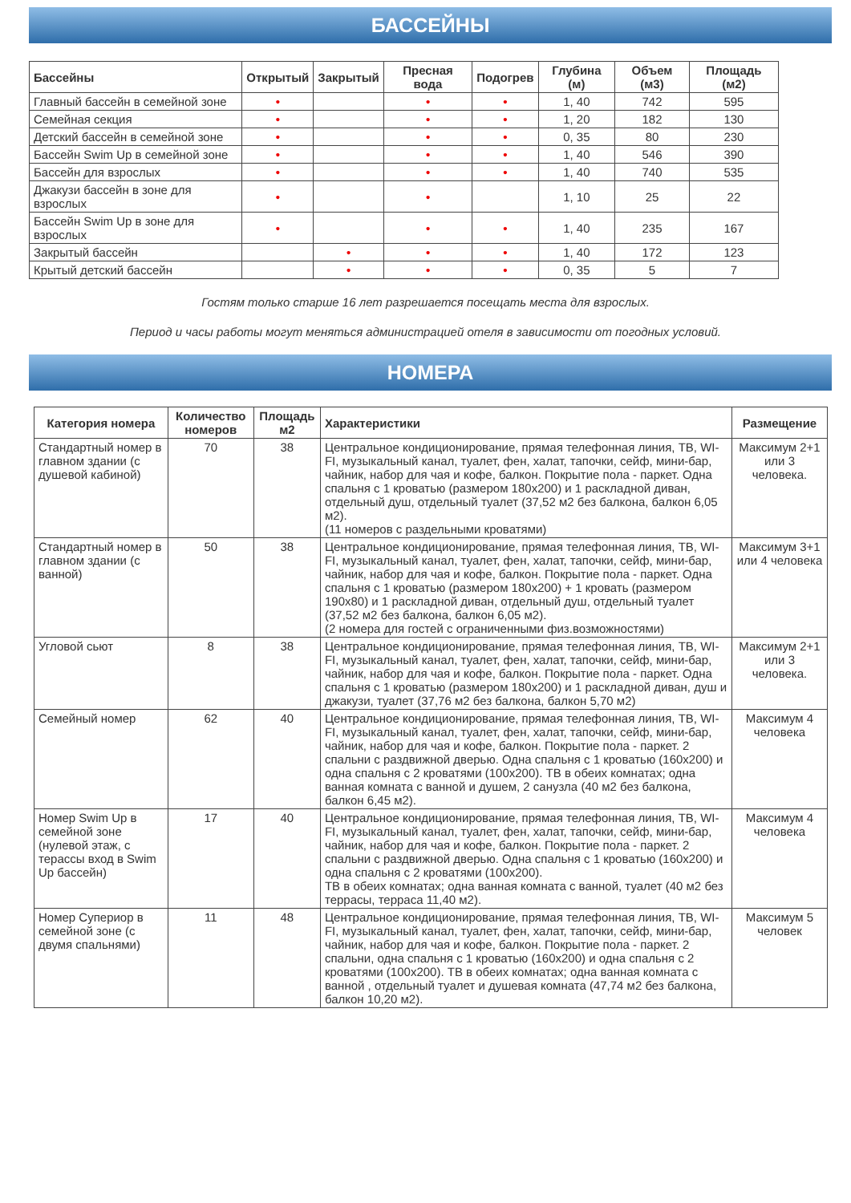БАССЕЙНЫ
| Бассейны | Открытый | Закрытый | Пресная вода | Подогрев | Глубина (м) | Объем (м3) | Площадь (м2) |
| --- | --- | --- | --- | --- | --- | --- | --- |
| Главный бассейн в семейной зоне | • | | • | • | 1, 40 | 742 | 595 |
| Семейная секция | • | | • | • | 1, 20 | 182 | 130 |
| Детский бассейн в семейной зоне | • | | • | • | 0, 35 | 80 | 230 |
| Бассейн Swim Up в семейной зоне | • | | • | • | 1, 40 | 546 | 390 |
| Бассейн для взрослых | • | | • | • | 1, 40 | 740 | 535 |
| Джакузи бассейн в зоне для взрослых | • | | • | | 1, 10 | 25 | 22 |
| Бассейн Swim Up в зоне для взрослых | • | | • | • | 1, 40 | 235 | 167 |
| Закрытый бассейн | | • | • | • | 1, 40 | 172 | 123 |
| Крытый детский бассейн | | • | • | • | 0, 35 | 5 | 7 |
Гостям только старше 16 лет разрешается посещать места для взрослых.
Период и часы работы могут меняться администрацией отеля в зависимости от погодных условий.
НОМЕРА
| Категория номера | Количество номеров | Площадь м2 | Характеристики | Размещение |
| --- | --- | --- | --- | --- |
| Стандартный номер в главном здании (с душевой кабиной) | 70 | 38 | Центральное кондиционирование, прямая телефонная линия, ТВ, WI-FI, музыкальный канал, туалет, фен, халат, тапочки, сейф, мини-бар, чайник, набор для чая и кофе, балкон. Покрытие пола - паркет. Одна спальня с 1 кроватью (размером 180х200) и 1 раскладной диван, отдельный душ, отдельный туалет (37,52 м2 без балкона, балкон 6,05 м2). (11 номеров с раздельными кроватями) | Максимум 2+1 или 3 человека. |
| Стандартный номер в главном здании (с ванной) | 50 | 38 | Центральное кондиционирование, прямая телефонная линия, ТВ, WI-FI, музыкальный канал, туалет, фен, халат, тапочки, сейф, мини-бар, чайник, набор для чая и кофе, балкон. Покрытие пола - паркет. Одна спальня с 1 кроватью (размером 180х200) + 1 кровать (размером 190х80) и 1 раскладной диван, отдельный душ, отдельный туалет (37,52 м2 без балкона, балкон 6,05 м2). (2 номера для гостей с ограниченными физ.возможностями) | Максимум 3+1 или 4 человека |
| Угловой сьют | 8 | 38 | Центральное кондиционирование, прямая телефонная линия, ТВ, WI-FI, музыкальный канал, туалет, фен, халат, тапочки, сейф, мини-бар, чайник, набор для чая и кофе, балкон. Покрытие пола - паркет. Одна спальня с 1 кроватью (размером 180х200) и 1 раскладной диван, душ и джакузи, туалет (37,76 м2 без балкона, балкон 5,70 м2) | Максимум 2+1 или 3 человека. |
| Семейный номер | 62 | 40 | Центральное кондиционирование, прямая телефонная линия, ТВ, WI-FI, музыкальный канал, туалет, фен, халат, тапочки, сейф, мини-бар, чайник, набор для чая и кофе, балкон. Покрытие пола - паркет. 2 спальни с раздвижной дверью. Одна спальня с 1 кроватью (160х200) и одна спальня с 2 кроватями (100х200). ТВ в обеих комнатах; одна ванная комната с ванной и душем, 2 санузла (40 м2 без балкона, балкон 6,45 м2). | Максимум 4 человека |
| Номер Swim Up в семейной зоне (нулевой этаж, с терассы вход в Swim Up бассейн) | 17 | 40 | Центральное кондиционирование, прямая телефонная линия, ТВ, WI-FI, музыкальный канал, туалет, фен, халат, тапочки, сейф, мини-бар, чайник, набор для чая и кофе, балкон. Покрытие пола - паркет. 2 спальни с раздвижной дверью. Одна спальня с 1 кроватью (160х200) и одна спальня с 2 кроватями (100х200). ТВ в обеих комнатах; одна ванная комната с ванной, туалет (40 м2 без террасы, терраса 11,40 м2). | Максимум 4 человека |
| Номер Супериор в семейной зоне (с двумя спальнями) | 11 | 48 | Центральное кондиционирование, прямая телефонная линия, ТВ, WI-FI, музыкальный канал, туалет, фен, халат, тапочки, сейф, мини-бар, чайник, набор для чая и кофе, балкон. Покрытие пола - паркет. 2 спальни, одна спальня с 1 кроватью (160х200) и одна спальня с 2 кроватями (100х200). ТВ в обеих комнатах; одна ванная комната с ванной , отдельный туалет и душевая комната (47,74 м2 без балкона, балкон 10,20 м2). | Максимум 5 человек |